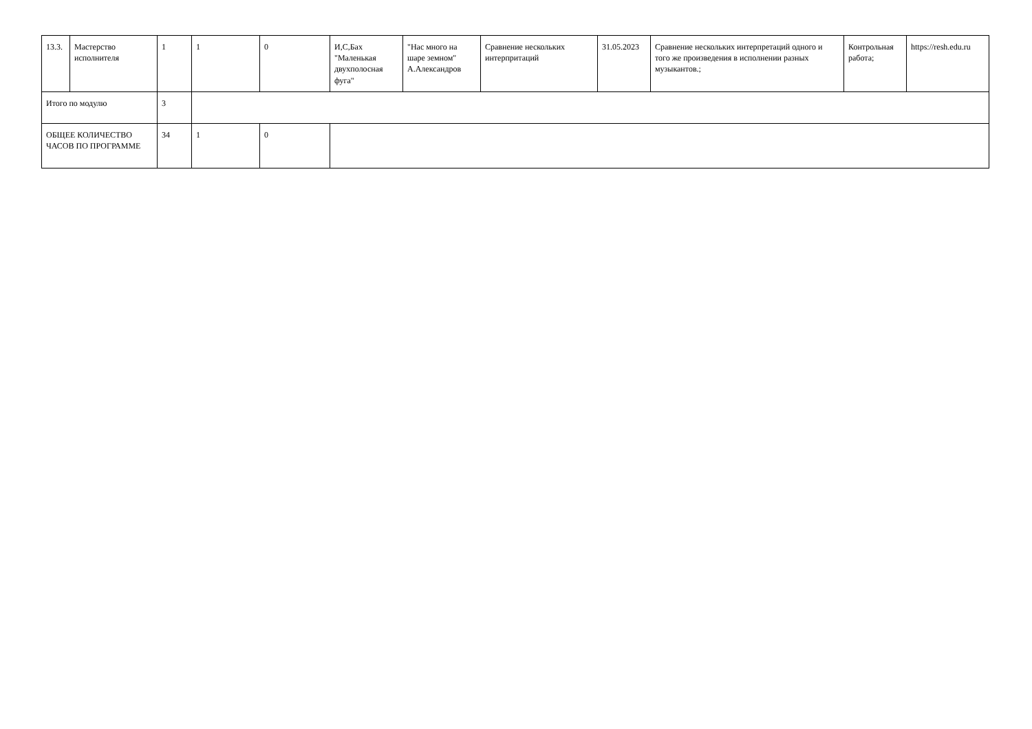| 13.3. | Мастерство исполнителя | 1 | 1 | 0 | И,С,Бах "Маленькая двухполосная фуга" | "Нас много на шаре земном" А.Александров | Сравнение нескольких интерпритаций | 31.05.2023 | Сравнение нескольких интерпретаций одного и того же произведения в исполнении разных музыкантов.; | Контрольная работа; | https://resh.edu.ru |
| Итого по модулю | | 3 | | | | | | | | | |
| ОБЩЕЕ КОЛИЧЕСТВО ЧАСОВ ПО ПРОГРАММЕ | | 34 | 1 | 0 | | | | | | | |